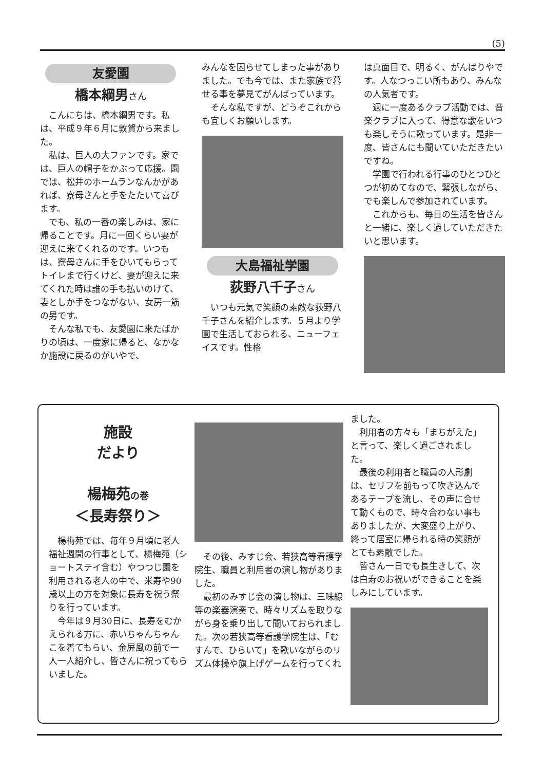(5)
友愛園
橋本綱男さん
こんにちは、橋本綱男です。私は、平成９年６月に敦賀から来ました。
私は、巨人の大ファンです。家では、巨人の帽子をかぶって応援。園では、松井のホームランなんかがあれば、寮母さんと手をたたいて喜びます。
でも、私の一番の楽しみは、家に帰ることです。月に一回くらい妻が迎えに来てくれるのです。いつもは、寮母さんに手をひいてもらってトイレまで行くけど、妻が迎えに来てくれた時は誰の手も払いのけて、妻としか手をつながない、女房一筋の男です。
そんな私でも、友愛園に来たばかりの頃は、一度家に帰ると、なかなか施設に戻るのがいやで、
みんなを困らせてしまった事がありました。でも今では、また家族で暮せる事を夢見てがんばっています。
そんな私ですが、どうぞこれからも宜しくお願いします。
大島福祉学園
荻野八千子さん
いつも元気で笑顔の素敵な荻野八千子さんを紹介します。５月より学園で生活しておられる、ニューフェイスです。性格
は真面目で、明るく、がんばりやです。人なつっこい所もあり、みんなの人気者です。
週に一度あるクラブ活動では、音楽クラブに入って、得意な歌をいつも楽しそうに歌っています。是非一度、皆さんにも聞いていただきたいですね。
学園で行われる行事のひとつひとつが初めてなので、緊張しながら、でも楽しんで参加されています。
これからも、毎日の生活を皆さんと一緒に、楽しく過していただきたいと思います。
施設
だより
楊梅苑の巻
＜長寿祭り＞
楊梅苑では、毎年９月頃に老人福祉週間の行事として、楊梅苑（ショートステイ含む）やつつじ園を利用される老人の中で、米寿や90歳以上の方を対象に長寿を祝う祭りを行っています。
今年は９月30日に、長寿をむかえられる方に、赤いちゃんちゃんこを着てもらい、金屏風の前で一人一人紹介し、皆さんに祝ってもらいました。
その後、みすじ会、若狭高等看護学院生、職員と利用者の演し物がありました。
最初のみすじ会の演し物は、三味線等の楽器演奏で、時々リズムを取りながら身を乗り出して聞いておられました。次の若狭高等看護学院生は、「むすんで、ひらいて」を歌いながらのリズム体操や旗上げゲームを行ってくれ
ました。
利用者の方々も「まちがえた」と言って、楽しく過ごされました。
最後の利用者と職員の人形劇は、セリフを前もって吹き込んであるテープを流し、その声に合せて動くもので、時々合わない事もありましたが、大変盛り上がり、終って居室に帰られる時の笑顔がとても素敵でした。
皆さん一日でも長生きして、次は白寿のお祝いができることを楽しみにしています。